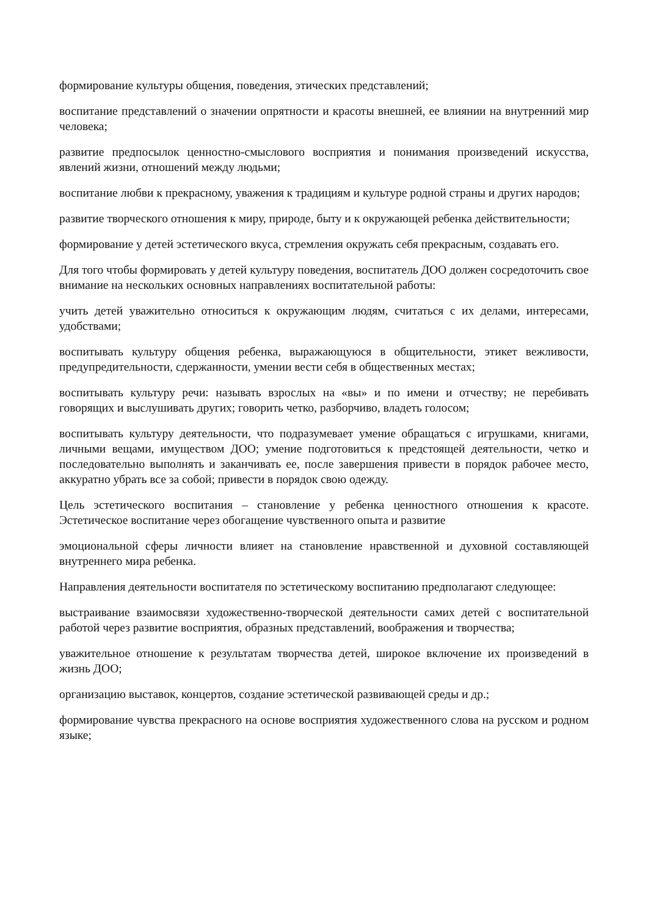формирование культуры общения, поведения, этических представлений;
воспитание представлений о значении опрятности и красоты внешней, ее влиянии на внутренний мир человека;
развитие предпосылок ценностно-смыслового восприятия и понимания произведений искусства, явлений жизни, отношений между людьми;
воспитание любви к прекрасному, уважения к традициям и культуре родной страны и других народов;
развитие творческого отношения к миру, природе, быту и к окружающей ребенка действительности;
формирование у детей эстетического вкуса, стремления окружать себя прекрасным, создавать его.
Для того чтобы формировать у детей культуру поведения, воспитатель ДОО должен сосредоточить свое внимание на нескольких основных направлениях воспитательной работы:
учить детей уважительно относиться к окружающим людям, считаться с их делами, интересами, удобствами;
воспитывать культуру общения ребенка, выражающуюся в общительности, этикет вежливости, предупредительности, сдержанности, умении вести себя в общественных местах;
воспитывать культуру речи: называть взрослых на «вы» и по имени и отчеству; не перебивать говорящих и выслушивать других; говорить четко, разборчиво, владеть голосом;
воспитывать культуру деятельности, что подразумевает умение обращаться с игрушками, книгами, личными вещами, имуществом ДОО; умение подготовиться к предстоящей деятельности, четко и последовательно выполнять и заканчивать ее, после завершения привести в порядок рабочее место, аккуратно убрать все за собой; привести в порядок свою одежду.
Цель эстетического воспитания – становление у ребенка ценностного отношения к красоте. Эстетическое воспитание через обогащение чувственного опыта и развитие
эмоциональной сферы личности влияет на становление нравственной и духовной составляющей внутреннего мира ребенка.
Направления деятельности воспитателя по эстетическому воспитанию предполагают следующее:
выстраивание взаимосвязи художественно-творческой деятельности самих детей с воспитательной работой через развитие восприятия, образных представлений, воображения и творчества;
уважительное отношение к результатам творчества детей, широкое включение их произведений в жизнь ДОО;
организацию выставок, концертов, создание эстетической развивающей среды и др.;
формирование чувства прекрасного на основе восприятия художественного слова на русском и родном языке;